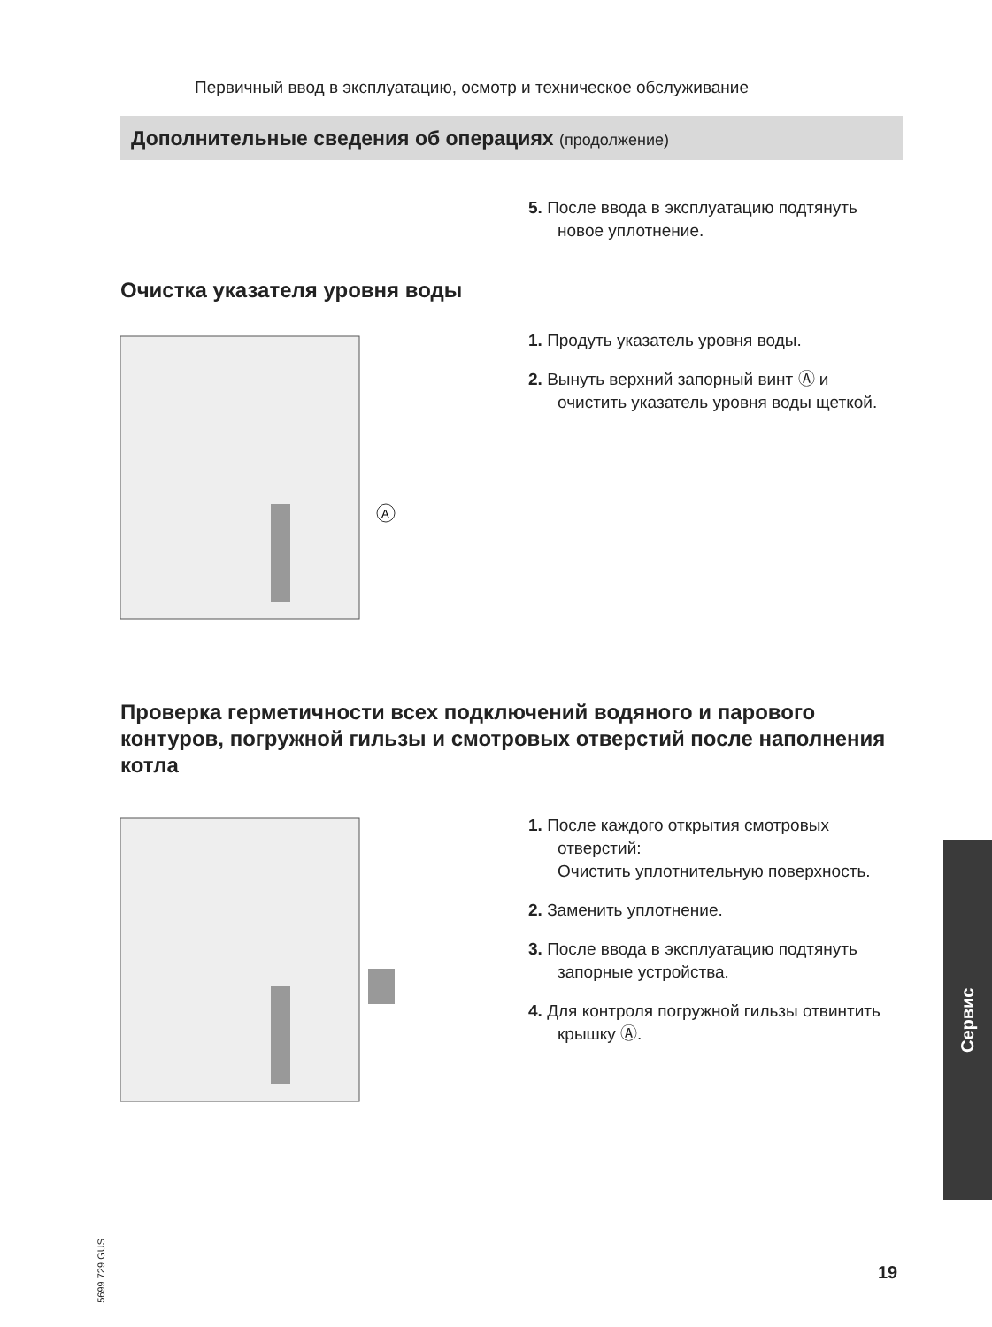Первичный ввод в эксплуатацию, осмотр и техническое обслуживание
Дополнительные сведения об операциях (продолжение)
5. После ввода в эксплуатацию под­тянуть новое уплотнение.
Очистка указателя уровня воды
A
1. Продуть указатель уровня воды.
2. Вынуть верхний запорный винт Ⓐ и очистить указатель уровня воды щеткой.
Проверка герметичности всех подключений водяного и парового контуров, погружной гильзы и смотровых отвер­стий после наполнения котла
1. После каждого открытия смотро­вых отверстий:
Очистить уплотнительную поверх­ность.
2. Заменить уплотнение.
3. После ввода в эксплуатацию под­тянуть запорные устройства.
4. Для контроля погружной гильзы отвинтить крышку Ⓐ.
Сервис
5699 729 GUS
19